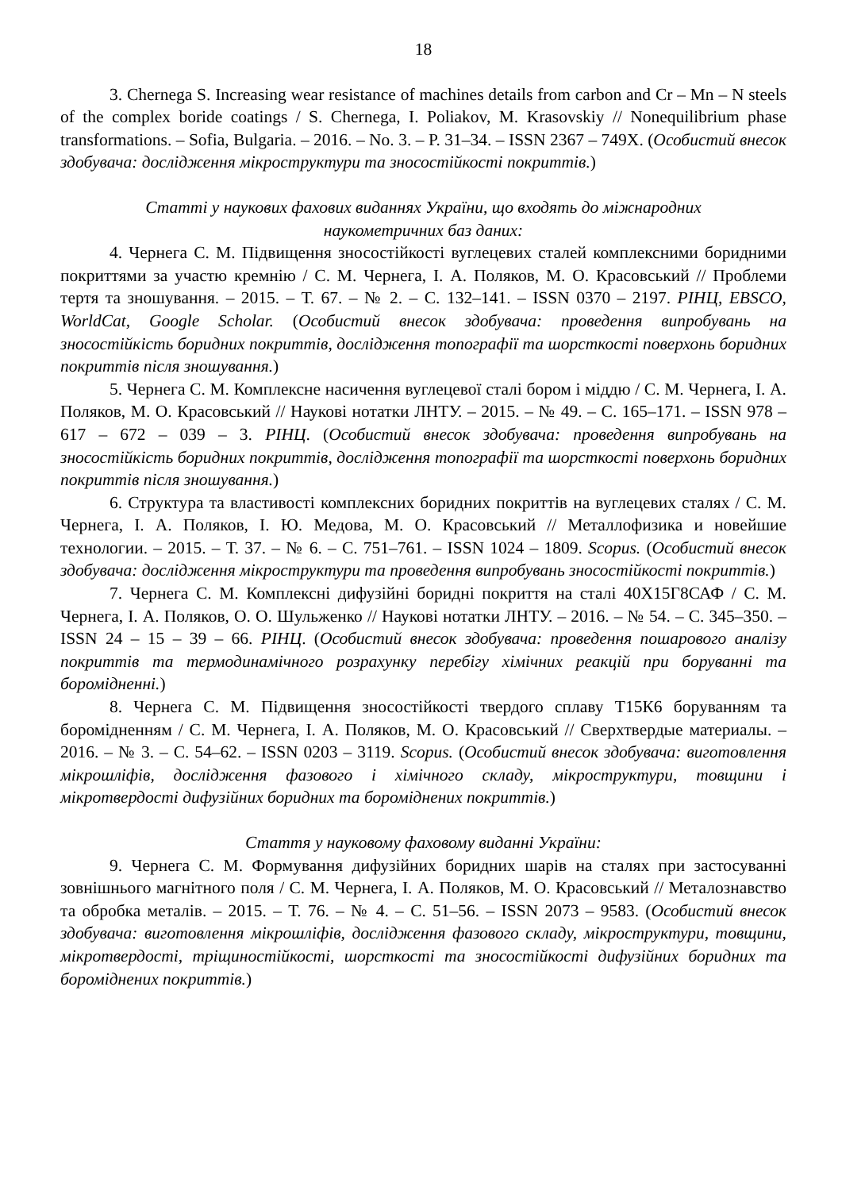18
3. Chernega S. Increasing wear resistance of machines details from carbon and Cr – Mn – N steels of the complex boride coatings / S. Chernega, I. Poliakov, M. Krasovskiy // Nonequilibrium phase transformations. – Sofia, Bulgaria. – 2016. – No. 3. – P. 31–34. – ISSN 2367 – 749X. (Особистий внесок здобувача: дослідження мікроструктури та зносостійкості покриттів.)
Статті у наукових фахових виданнях України, що входять до міжнародних
наукометричних баз даних:
4. Чернега С. М. Підвищення зносостійкості вуглецевих сталей комплексними боридними покриттями за участю кремнію / С. М. Чернега, І. А. Поляков, М. О. Красовський // Проблеми тертя та зношування. – 2015. – Т. 67. – № 2. – С. 132–141. – ISSN 0370 – 2197. РІНЦ, EBSCO, WorldCat, Google Scholar. (Особистий внесок здобувача: проведення випробувань на зносостійкість боридних покриттів, дослідження топографії та шорсткості поверхонь боридних покриттів після зношування.)
5. Чернега С. М. Комплексне насичення вуглецевої сталі бором і міддю / С. М. Чернега, І. А. Поляков, М. О. Красовський // Наукові нотатки ЛНТУ. – 2015. – № 49. – С. 165–171. – ISSN 978 – 617 – 672 – 039 – 3. РІНЦ. (Особистий внесок здобувача: проведення випробувань на зносостійкість боридних покриттів, дослідження топографії та шорсткості поверхонь боридних покриттів після зношування.)
6. Структура та властивості комплексних боридних покриттів на вуглецевих сталях / С. М. Чернега, І. А. Поляков, І. Ю. Медова, М. О. Красовський // Металлофизика и новейшие технологии. – 2015. – Т. 37. – № 6. – С. 751–761. – ISSN 1024 – 1809. Scopus. (Особистий внесок здобувача: дослідження мікроструктури та проведення випробувань зносостійкості покриттів.)
7. Чернега С. М. Комплексні дифузійні боридні покриття на сталі 40Х15Г8САФ / С. М. Чернега, І. А. Поляков, О. О. Шульженко // Наукові нотатки ЛНТУ. – 2016. – № 54. – С. 345–350. – ISSN 24 – 15 – 39 – 66. РІНЦ. (Особистий внесок здобувача: проведення пошарового аналізу покриттів та термодинамічного розрахунку перебігу хімічних реакцій при боруванні та боромідненні.)
8. Чернега С. М. Підвищення зносостійкості твердого сплаву Т15К6 боруванням та боромідненням / С. М. Чернега, І. А. Поляков, М. О. Красовський // Сверхтвердые материалы. – 2016. – № 3. – С. 54–62. – ISSN 0203 – 3119. Scopus. (Особистий внесок здобувача: виготовлення мікрошліфів, дослідження фазового і хімічного складу, мікроструктури, товщини і мікротвердості дифузійних боридних та бороміднених покриттів.)
Стаття у науковому фаховому виданні України:
9. Чернега С. М. Формування дифузійних боридних шарів на сталях при застосуванні зовнішнього магнітного поля / С. М. Чернега, І. А. Поляков, М. О. Красовський // Металознавство та обробка металів. – 2015. – Т. 76. – № 4. – С. 51–56. – ISSN 2073 – 9583. (Особистий внесок здобувача: виготовлення мікрошліфів, дослідження фазового складу, мікроструктури, товщини, мікротвердості, тріщиностійкості, шорсткості та зносостійкості дифузійних боридних та бороміднених покриттів.)